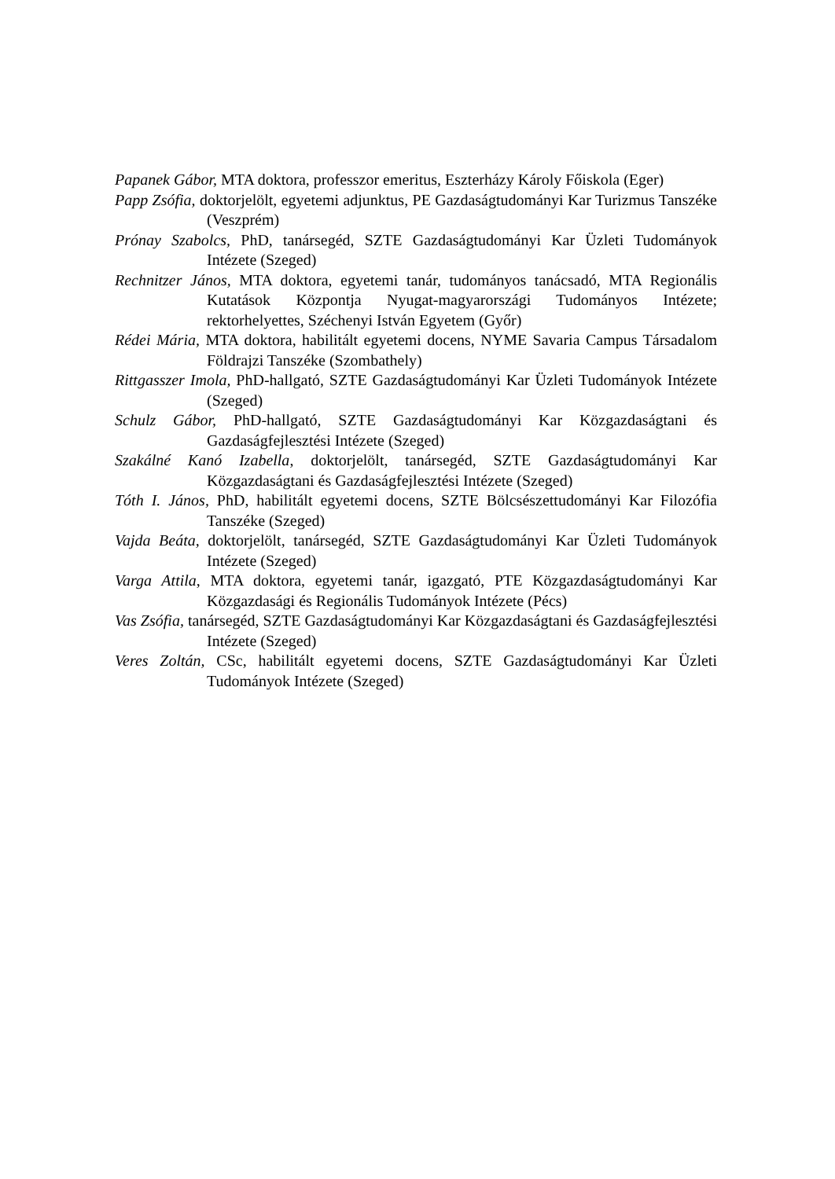Papanek Gábor, MTA doktora, professzor emeritus, Eszterházy Károly Főiskola (Eger)
Papp Zsófia, doktorjelölt, egyetemi adjunktus, PE Gazdaságtudományi Kar Turizmus Tanszéke (Veszprém)
Prónay Szabolcs, PhD, tanársegéd, SZTE Gazdaságtudományi Kar Üzleti Tudományok Intézete (Szeged)
Rechnitzer János, MTA doktora, egyetemi tanár, tudományos tanácsadó, MTA Regionális Kutatások Központja Nyugat-magyarországi Tudományos Intézete; rektorhelyettes, Széchenyi István Egyetem (Győr)
Rédei Mária, MTA doktora, habilitált egyetemi docens, NYME Savaria Campus Társadalom Földrajzi Tanszéke (Szombathely)
Rittgasszer Imola, PhD-hallgató, SZTE Gazdaságtudományi Kar Üzleti Tudományok Intézete (Szeged)
Schulz Gábor, PhD-hallgató, SZTE Gazdaságtudományi Kar Közgazdaságtani és Gazdaságfejlesztési Intézete (Szeged)
Szakálné Kanó Izabella, doktorjelölt, tanársegéd, SZTE Gazdaságtudományi Kar Közgazdaságtani és Gazdaságfejlesztési Intézete (Szeged)
Tóth I. János, PhD, habilitált egyetemi docens, SZTE Bölcsészettudományi Kar Filozófia Tanszéke (Szeged)
Vajda Beáta, doktorjelölt, tanársegéd, SZTE Gazdaságtudományi Kar Üzleti Tudományok Intézete (Szeged)
Varga Attila, MTA doktora, egyetemi tanár, igazgató, PTE Közgazdaságtudományi Kar Közgazdasági és Regionális Tudományok Intézete (Pécs)
Vas Zsófia, tanársegéd, SZTE Gazdaságtudományi Kar Közgazdaságtani és Gazdaságfejlesztési Intézete (Szeged)
Veres Zoltán, CSc, habilitált egyetemi docens, SZTE Gazdaságtudományi Kar Üzleti Tudományok Intézete (Szeged)